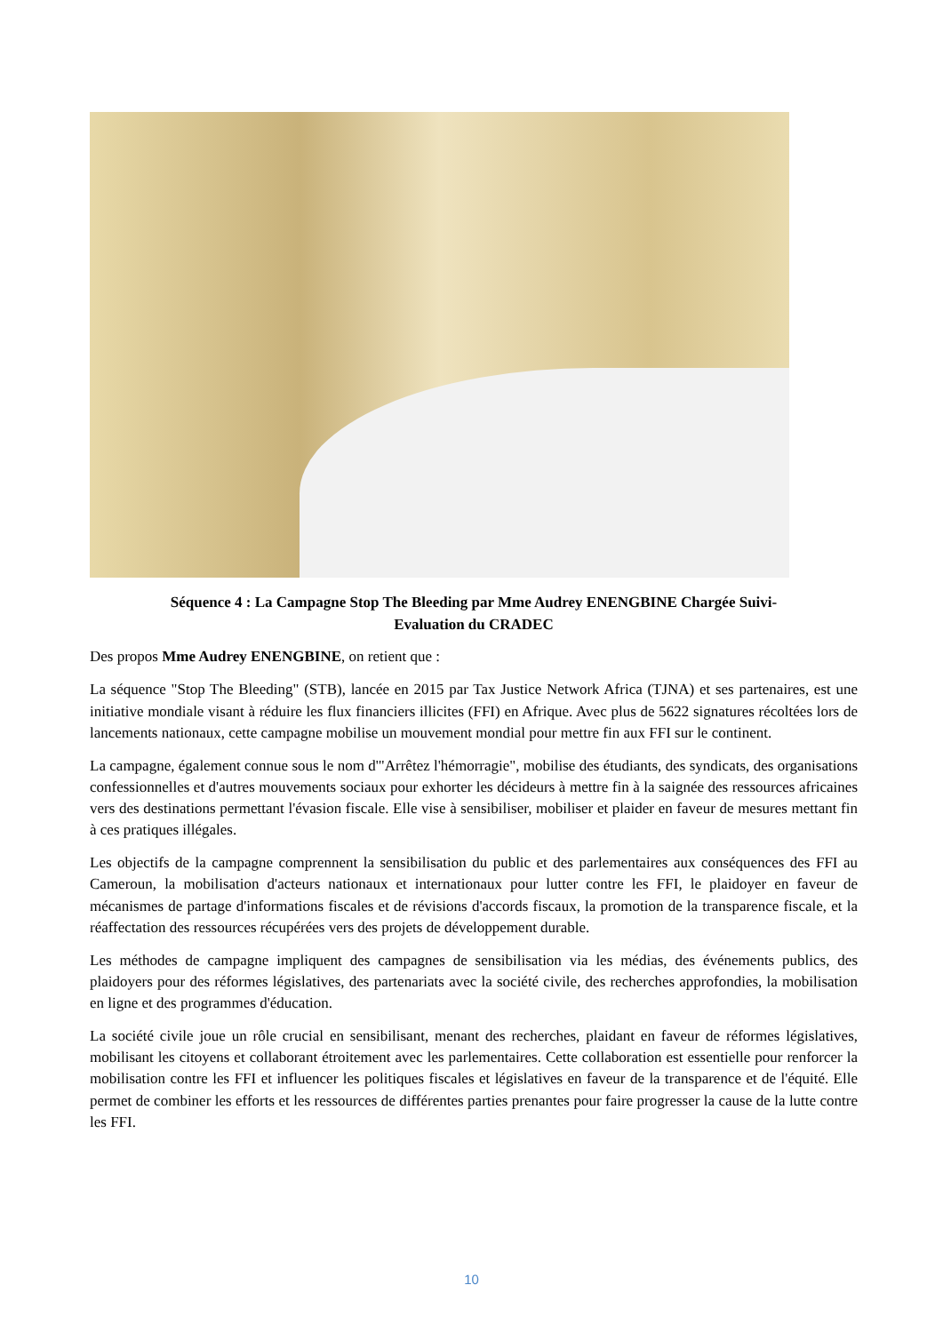Séquence 4 : La Campagne Stop The Bleeding par Mme Audrey ENENGBINE Chargée Suivi-
Evaluation du CRADEC
Des propos Mme Audrey ENENGBINE, on retient que :
La séquence "Stop The Bleeding" (STB), lancée en 2015 par Tax Justice Network Africa (TJNA) et ses partenaires, est une initiative mondiale visant à réduire les flux financiers illicites (FFI) en Afrique. Avec plus de 5622 signatures récoltées lors de lancements nationaux, cette campagne mobilise un mouvement mondial pour mettre fin aux FFI sur le continent.
La campagne, également connue sous le nom d'"Arrêtez l'hémorragie", mobilise des étudiants, des syndicats, des organisations confessionnelles et d'autres mouvements sociaux pour exhorter les décideurs à mettre fin à la saignée des ressources africaines vers des destinations permettant l'évasion fiscale. Elle vise à sensibiliser, mobiliser et plaider en faveur de mesures mettant fin à ces pratiques illégales.
Les objectifs de la campagne comprennent la sensibilisation du public et des parlementaires aux conséquences des FFI au Cameroun, la mobilisation d'acteurs nationaux et internationaux pour lutter contre les FFI, le plaidoyer en faveur de mécanismes de partage d'informations fiscales et de révisions d'accords fiscaux, la promotion de la transparence fiscale, et la réaffectation des ressources récupérées vers des projets de développement durable.
Les méthodes de campagne impliquent des campagnes de sensibilisation via les médias, des événements publics, des plaidoyers pour des réformes législatives, des partenariats avec la société civile, des recherches approfondies, la mobilisation en ligne et des programmes d'éducation.
La société civile joue un rôle crucial en sensibilisant, menant des recherches, plaidant en faveur de réformes législatives, mobilisant les citoyens et collaborant étroitement avec les parlementaires. Cette collaboration est essentielle pour renforcer la mobilisation contre les FFI et influencer les politiques fiscales et législatives en faveur de la transparence et de l'équité. Elle permet de combiner les efforts et les ressources de différentes parties prenantes pour faire progresser la cause de la lutte contre les FFI.
10